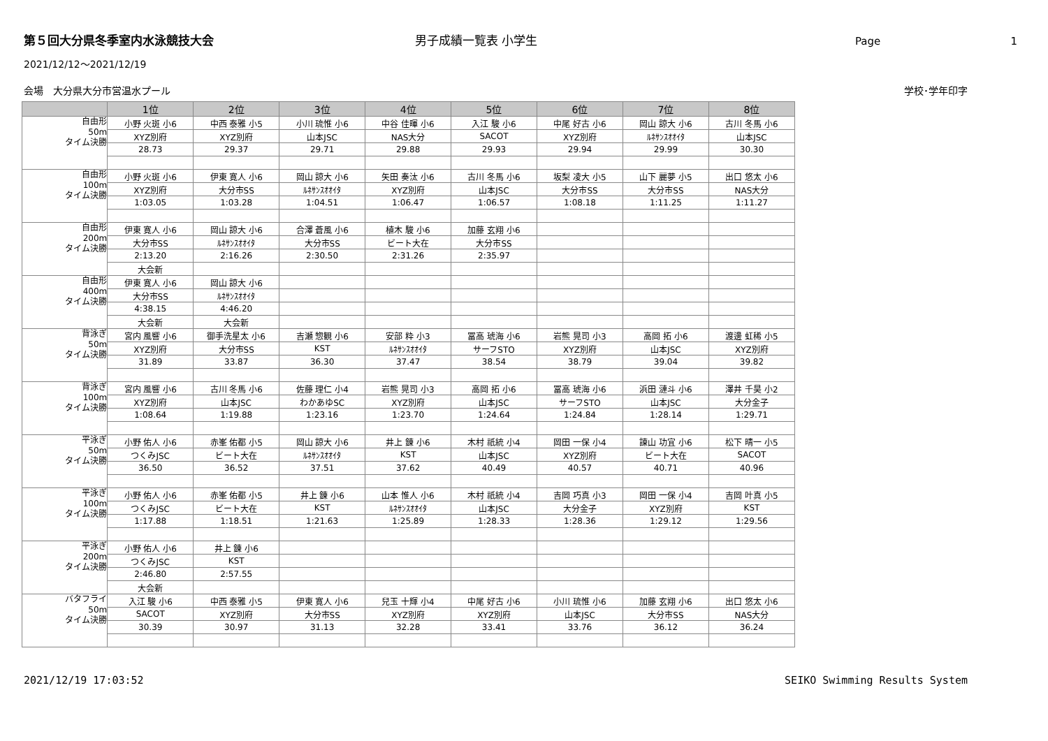第５回大分県冬季室内水泳競技大会 男子成績一覧表 小学生 Page 1
2021/12/12～2021/12/19
会場　大分県大分市営温水プール 学校･学年印字
| | 1位 | 2位 | 3位 | 4位 | 5位 | 6位 | 7位 | 8位 |
| --- | --- | --- | --- | --- | --- | --- | --- | --- |
| 自由形 50m タイム決勝 | 小野 火斑 小6 | 中西 泰雅 小5 | 小川 琉惟 小6 | 中谷 佳暉 小6 | 入江 駿 小6 | 中尾 好古 小6 | 岡山 諒大 小6 | 古川 冬馬 小6 |
| | XYZ別府 | XYZ別府 | 山本JSC | NAS大分 | SACOT | XYZ別府 | ﾙﾈｻﾝｽｵｵｲﾀ | 山本JSC |
| | 28.73 | 29.37 | 29.71 | 29.88 | 29.93 | 29.94 | 29.99 | 30.30 |
| 自由形 100m タイム決勝 | 小野 火斑 小6 | 伊東 寛人 小6 | 岡山 諒大 小6 | 矢田 奏汰 小6 | 古川 冬馬 小6 | 坂梨 凌大 小5 | 山下 麗夢 小5 | 出口 悠太 小6 |
| | XYZ別府 | 大分市SS | ﾙﾈｻﾝｽｵｵｲﾀ | XYZ別府 | 山本JSC | 大分市SS | 大分市SS | NAS大分 |
| | 1:03.05 | 1:03.28 | 1:04.51 | 1:06.47 | 1:06.57 | 1:08.18 | 1:11.25 | 1:11.27 |
| 自由形 200m タイム決勝 | 伊東 寛人 小6 | 岡山 諒大 小6 | 合澤 蒼風 小6 | 植木 駿 小6 | 加藤 玄翔 小6 | | | |
| | 大分市SS | ﾙﾈｻﾝｽｵｵｲﾀ | 大分市SS | ビート大在 | 大分市SS | | | |
| | 2:13.20 | 2:16.26 | 2:30.50 | 2:31.26 | 2:35.97 | | | |
| | 大会新 | | | | | | | |
| 自由形 400m タイム決勝 | 伊東 寛人 小6 | 岡山 諒大 小6 | | | | | | |
| | 大分市SS | ﾙﾈｻﾝｽｵｵｲﾀ | | | | | | |
| | 4:38.15 | 4:46.20 | | | | | | |
| | 大会新 | 大会新 | | | | | | |
| 背泳ぎ 50m タイム決勝 | 宮内 風響 小6 | 御手洗星太 小6 | 吉瀬 惣観 小6 | 安部 粋 小3 | 冨高 琥海 小6 | 岩熊 晃司 小3 | 高岡 拓 小6 | 渡邊 虹稀 小5 |
| | XYZ別府 | 大分市SS | KST | ﾙﾈｻﾝｽｵｵｲﾀ | サーフSTO | XYZ別府 | 山本JSC | XYZ別府 |
| | 31.89 | 33.87 | 36.30 | 37.47 | 38.54 | 38.79 | 39.04 | 39.82 |
| 背泳ぎ 100m タイム決勝 | 宮内 風響 小6 | 古川 冬馬 小6 | 佐藤 理仁 小4 | 岩熊 晃司 小3 | 高岡 拓 小6 | 冨高 琥海 小6 | 浜田 漣斗 小6 | 澤井 千昊 小2 |
| | XYZ別府 | 山本JSC | わかあゆSC | XYZ別府 | 山本JSC | サーフSTO | 山本JSC | 大分金子 |
| | 1:08.64 | 1:19.88 | 1:23.16 | 1:23.70 | 1:24.64 | 1:24.84 | 1:28.14 | 1:29.71 |
| 平泳ぎ 50m タイム決勝 | 小野 佑人 小6 | 赤峯 佑都 小5 | 岡山 諒大 小6 | 井上 錬 小6 | 木村 祇統 小4 | 岡田 一保 小4 | 諫山 功宜 小6 | 松下 晴一 小5 |
| | つくみJSC | ビート大在 | ﾙﾈｻﾝｽｵｵｲﾀ | KST | 山本JSC | XYZ別府 | ビート大在 | SACOT |
| | 36.50 | 36.52 | 37.51 | 37.62 | 40.49 | 40.57 | 40.71 | 40.96 |
| 平泳ぎ 100m タイム決勝 | 小野 佑人 小6 | 赤峯 佑都 小5 | 井上 錬 小6 | 山本 惟人 小6 | 木村 祇統 小4 | 吉岡 巧真 小3 | 岡田 一保 小4 | 吉岡 叶真 小5 |
| | つくみJSC | ビート大在 | KST | ﾙﾈｻﾝｽｵｵｲﾀ | 山本JSC | 大分金子 | XYZ別府 | KST |
| | 1:17.88 | 1:18.51 | 1:21.63 | 1:25.89 | 1:28.33 | 1:28.36 | 1:29.12 | 1:29.56 |
| 平泳ぎ 200m タイム決勝 | 小野 佑人 小6 | 井上 錬 小6 | | | | | | |
| | つくみJSC | KST | | | | | | |
| | 2:46.80 | 2:57.55 | | | | | | |
| | 大会新 | | | | | | | |
| バタフライ 50m タイム決勝 | 入江 駿 小6 | 中西 泰雅 小5 | 伊東 寛人 小6 | 兒玉 十輝 小4 | 中尾 好古 小6 | 小川 琉惟 小6 | 加藤 玄翔 小6 | 出口 悠太 小6 |
| | SACOT | XYZ別府 | 大分市SS | XYZ別府 | XYZ別府 | 山本JSC | 大分市SS | NAS大分 |
| | 30.39 | 30.97 | 31.13 | 32.28 | 33.41 | 33.76 | 36.12 | 36.24 |
2021/12/19 17:03:52 SEIKO Swimming Results System